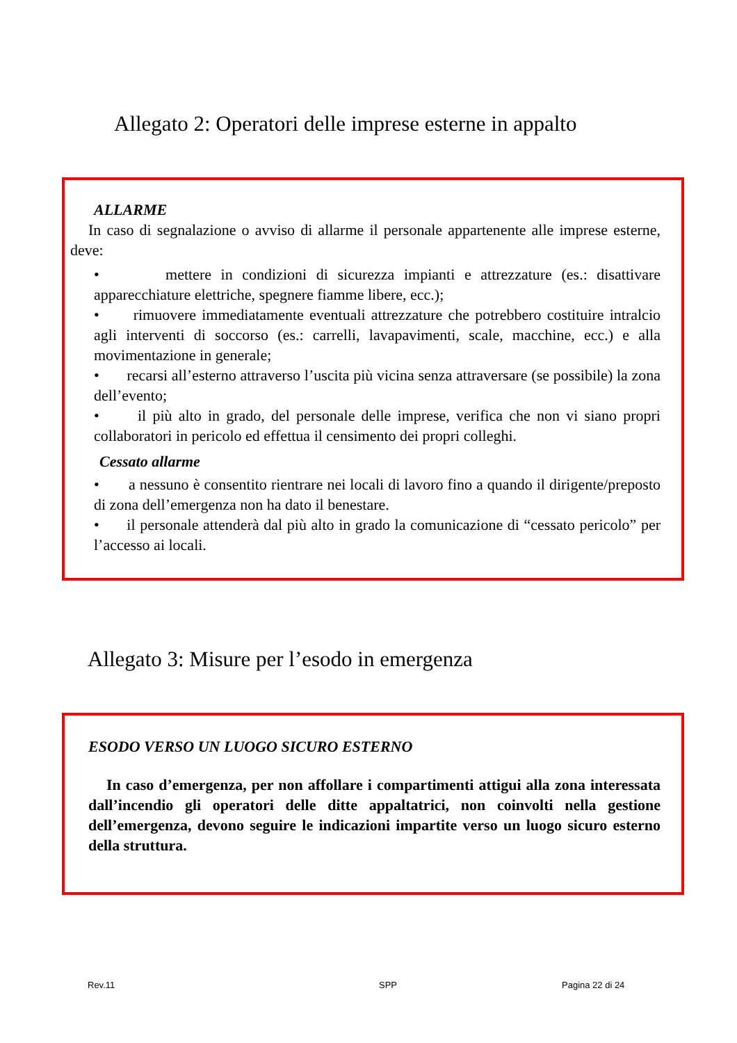Allegato 2: Operatori delle imprese esterne in appalto
ALLARME
In caso di segnalazione o avviso di allarme il personale appartenente alle imprese esterne, deve:
• mettere in condizioni di sicurezza impianti e attrezzature (es.: disattivare apparecchiature elettriche, spegnere fiamme libere, ecc.);
• rimuovere immediatamente eventuali attrezzature che potrebbero costituire intralcio agli interventi di soccorso (es.: carrelli, lavapavimenti, scale, macchine, ecc.) e alla movimentazione in generale;
• recarsi all’esterno attraverso l’uscita più vicina senza attraversare (se possibile) la zona dell’evento;
• il più alto in grado, del personale delle imprese, verifica che non vi siano propri collaboratori in pericolo ed effettua il censimento dei propri colleghi.
Cessato allarme
• a nessuno è consentito rientrare nei locali di lavoro fino a quando il dirigente/preposto di zona dell’emergenza non ha dato il benestare.
• il personale attenderà dal più alto in grado la comunicazione di “cessato pericolo” per l’accesso ai locali.
Allegato 3: Misure per l’esodo in emergenza
ESODO VERSO UN LUOGO SICURO ESTERNO
In caso d’emergenza, per non affollare i compartimenti attigui alla zona interessata dall’incendio gli operatori delle ditte appaltatrici, non coinvolti nella gestione dell’emergenza, devono seguire le indicazioni impartite verso un luogo sicuro esterno della struttura.
Rev.11 SPP Pagina 22 di 24